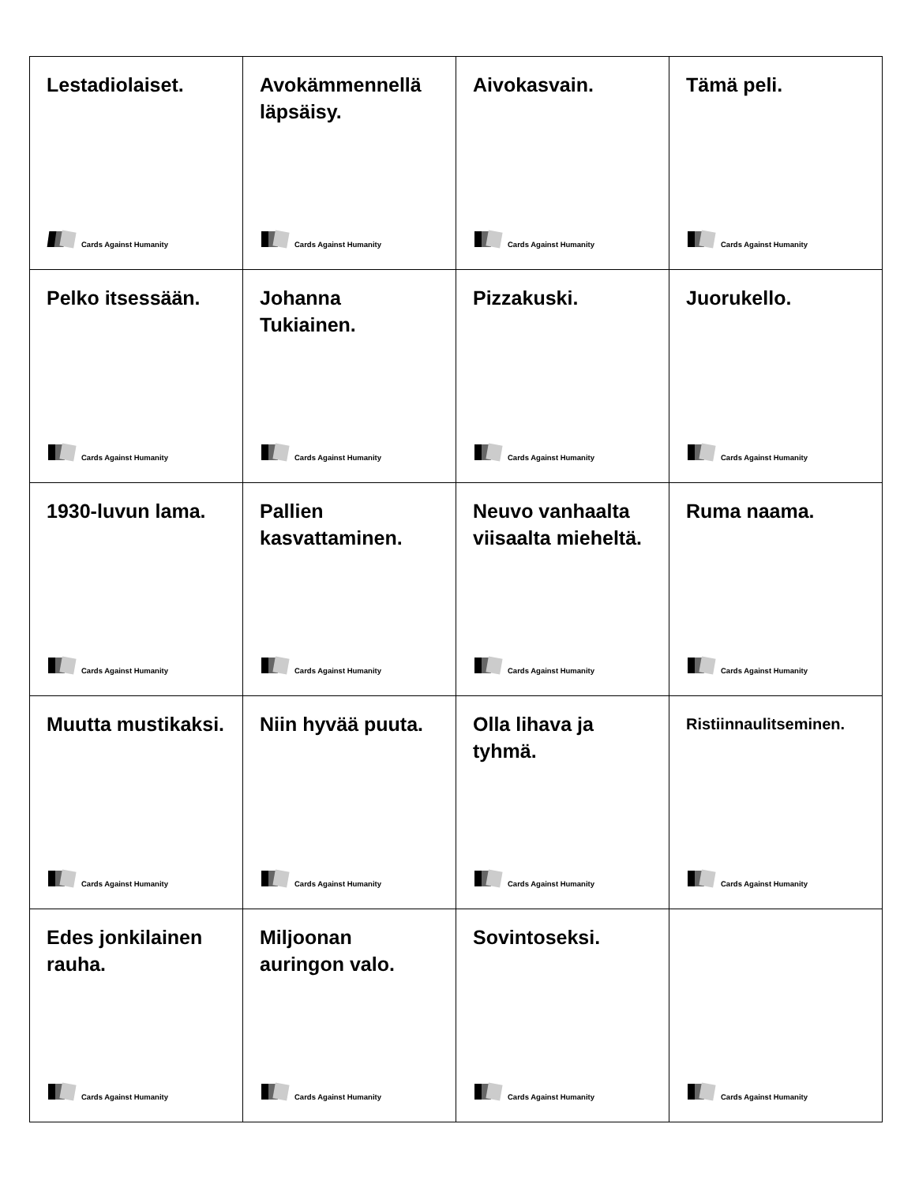| Lestadiolaiset. Cards Against Humanity | Avokämmennellä läpsäisy. Cards Against Humanity | Aivokasvain. Cards Against Humanity | Tämä peli. Cards Against Humanity |
| Pelko itsessään. Cards Against Humanity | Johanna Tukiainen. Cards Against Humanity | Pizzakuski. Cards Against Humanity | Juorukello. Cards Against Humanity |
| 1930-luvun lama. Cards Against Humanity | Pallien kasvattaminen. Cards Against Humanity | Neuvo vanhaalta viisaalta mieheltä. Cards Against Humanity | Ruma naama. Cards Against Humanity |
| Muutta mustikaksi. Cards Against Humanity | Niin hyvää puuta. Cards Against Humanity | Olla lihava ja tyhmä. Cards Against Humanity | Ristiinnaulitseminen. Cards Against Humanity |
| Edes jonkilainen rauha. Cards Against Humanity | Miljoonan auringon valo. Cards Against Humanity | Sovintoseksi. Cards Against Humanity | Cards Against Humanity |